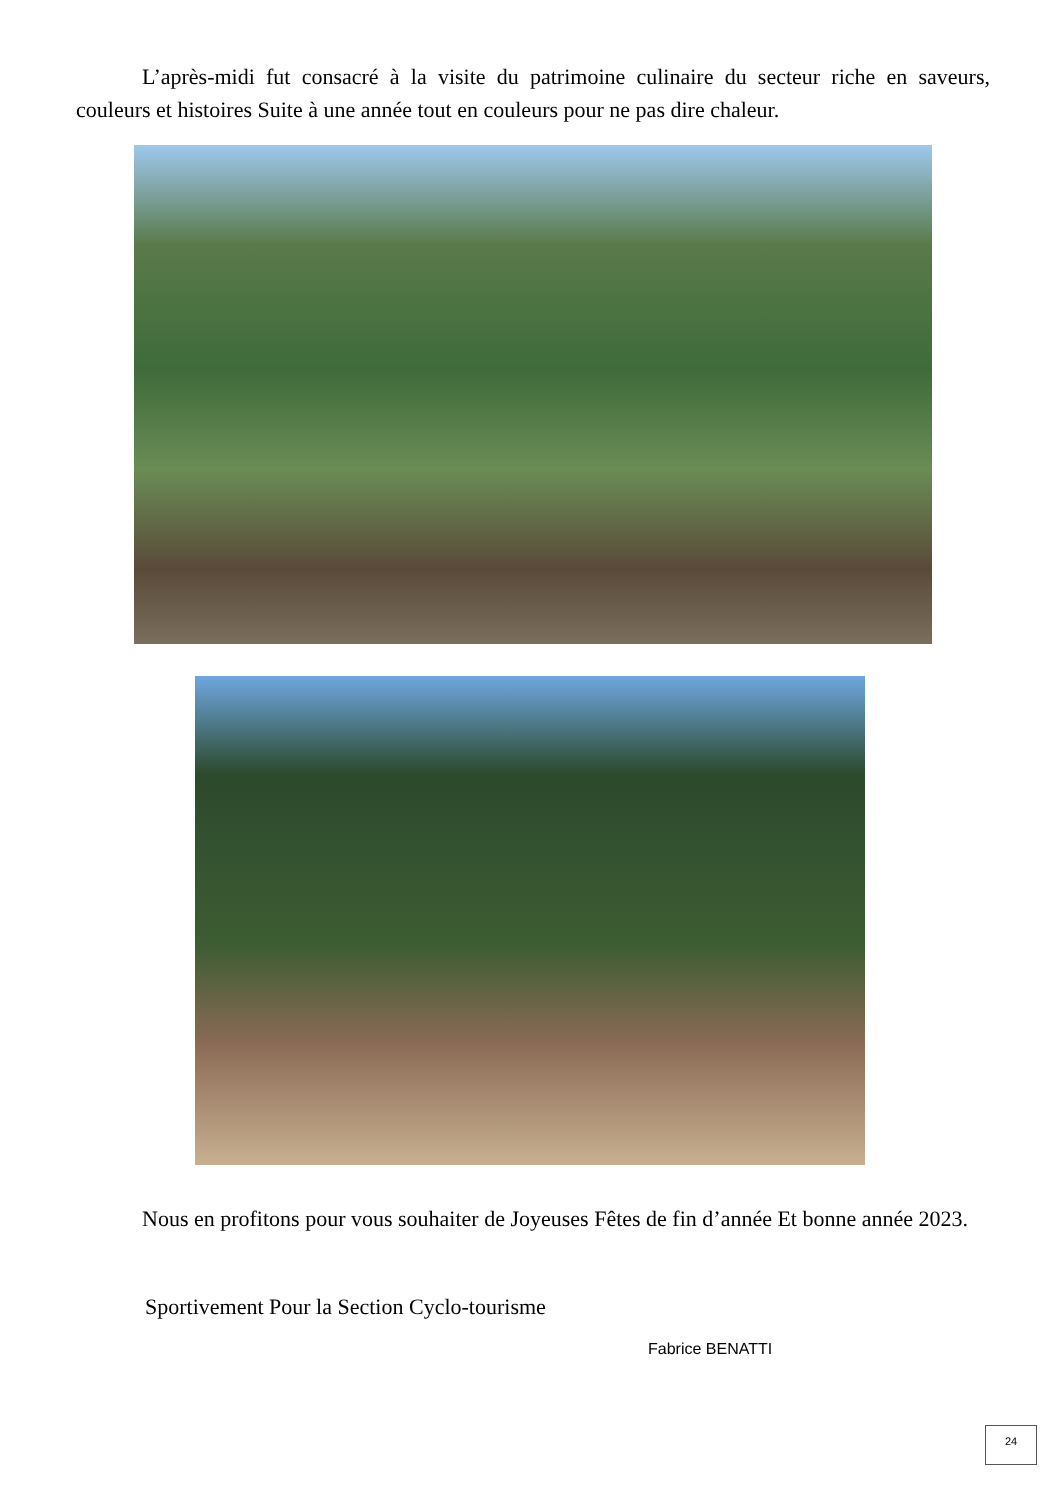L’après-midi fut consacré à la visite du patrimoine culinaire du secteur riche en saveurs, couleurs et histoires Suite à une année tout en couleurs pour ne pas dire chaleur.
   Nous en profitons pour vous souhaiter de Joyeuses Fêtes de fin d’année Et bonne année 2023.
Sportivement Pour la Section Cyclo-tourisme
Fabrice BENATTI
24